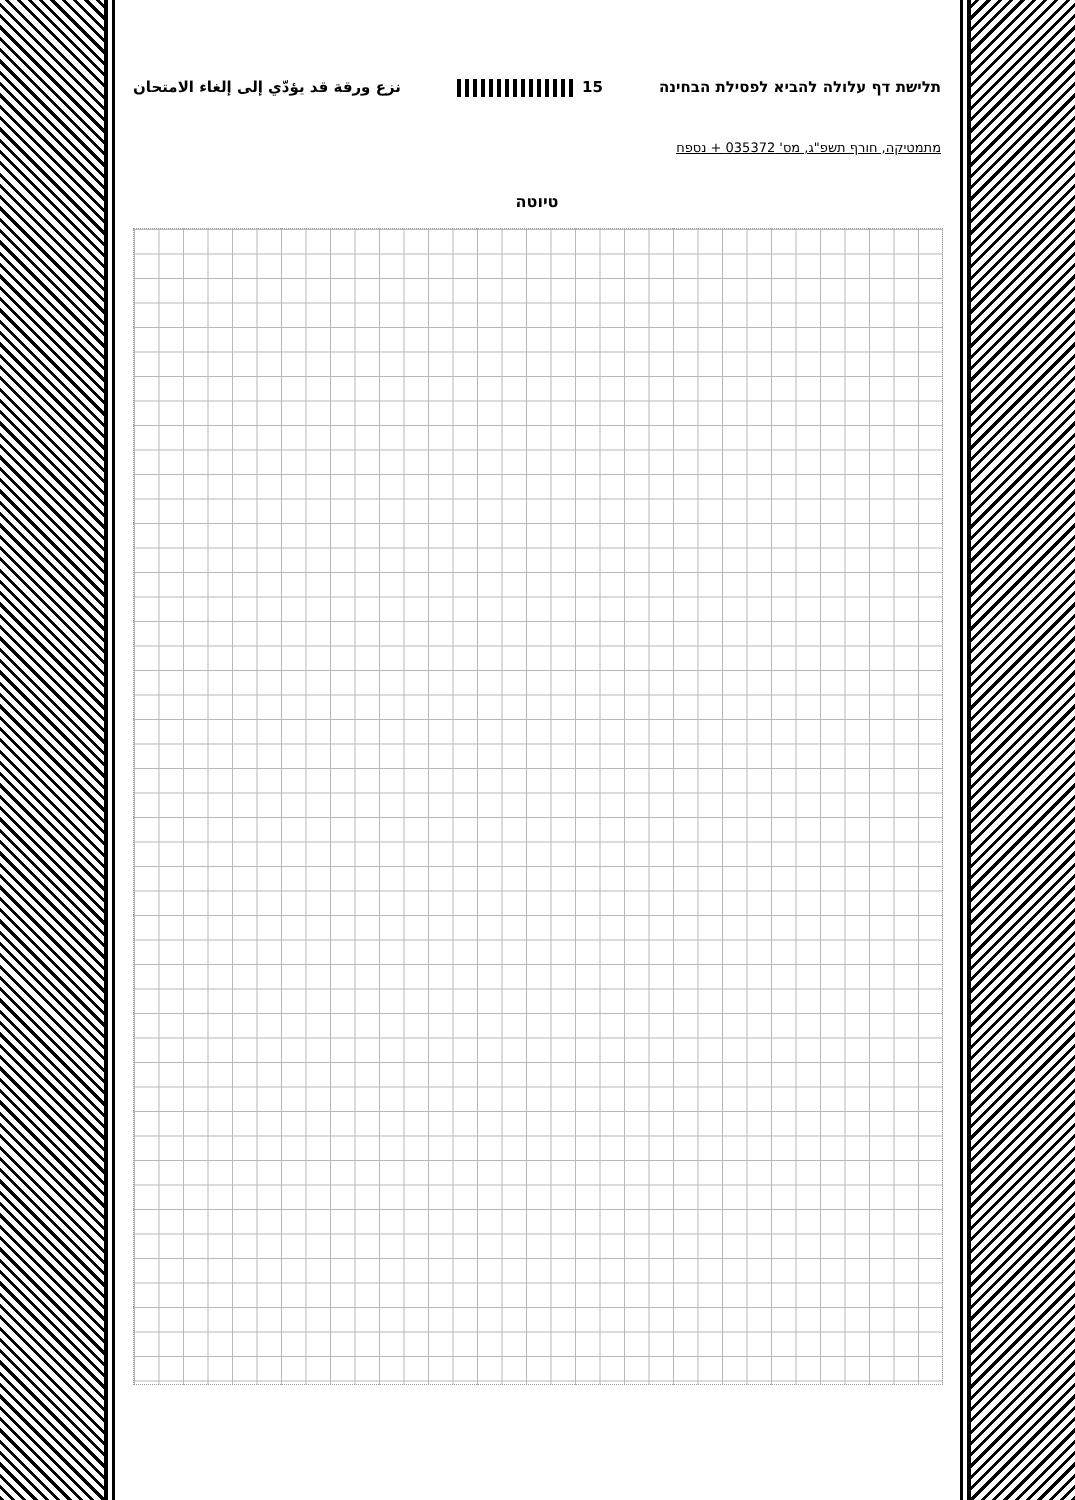תלישת דף עלולה להביא לפסילת הבחינה 15 نزع ورقة قد يؤدّي إلى إلغاء الامتحان
מתמטיקה, חורף תשפ"ג, מס' 035372 + נספח
טיוטה